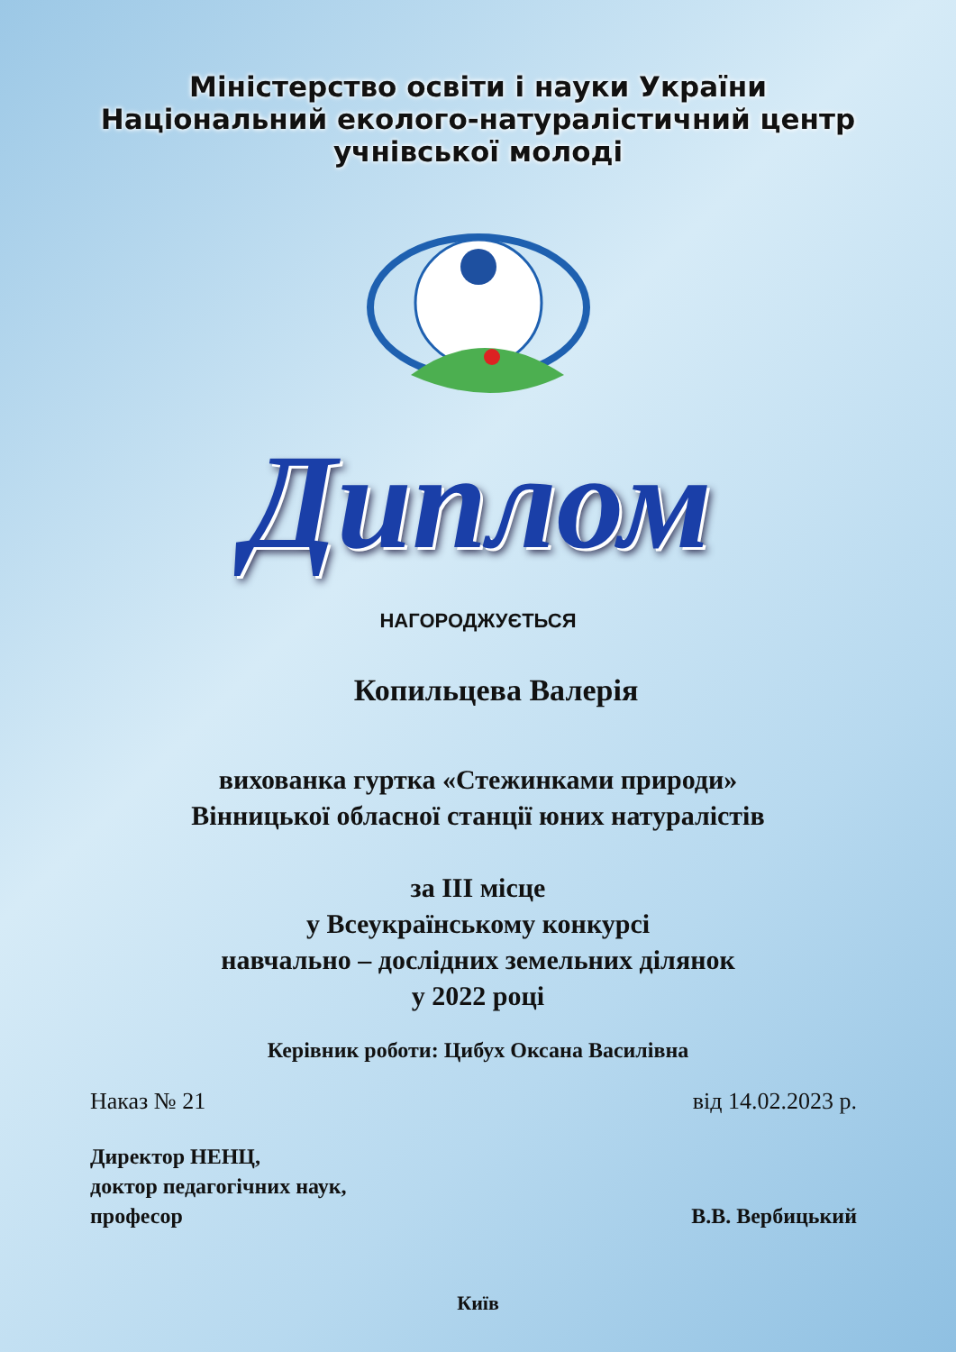Міністерство освіти і науки України
Національний еколого-натуралістичний центр
учнівської молоді
Диплом
НАГОРОДЖУЄТЬСЯ
Копильцева Валерія
вихованка гуртка «Стежинками природи»
Вінницької обласної станції юних натуралістів
за ІІІ місце
у Всеукраїнському конкурсі
навчально – дослідних земельних ділянок
у 2022 році
Керівник роботи: Цибух Оксана Василівна
Наказ № 21 від 14.02.2023 р.
Директор НЕНЦ,
доктор педагогічних наук,
професор В.В. Вербицький
Київ